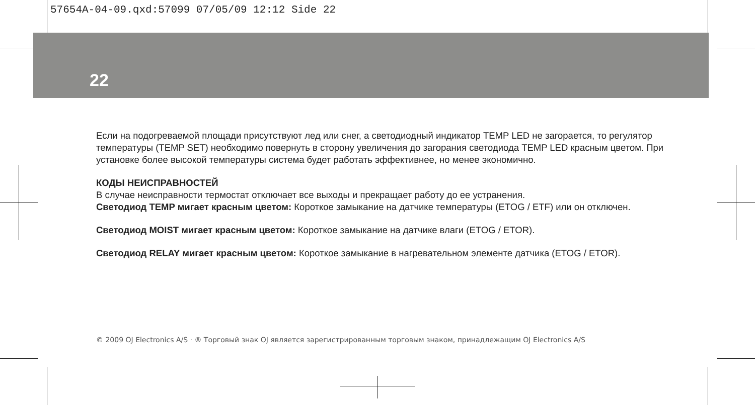57654A-04-09.qxd:57099 07/05/09 12:12 Side 22
22
Если на подогреваемой площади присутствуют лед или снег, а светодиодный индикатор TEMP LED не загорается, то регулятор температуры (TEMP SET) необходимо повернуть в сторону увеличения до загорания светодиода TEMP LED красным цветом. При установке более высокой температуры система будет работать эффективнее, но менее экономично.
КОДЫ НЕИСПРАВНОСТЕЙ
В случае неисправности термостат отключает все выходы и прекращает работу до ее устранения.
Светодиод TEMP мигает красным цветом: Короткое замыкание на датчике температуры (ETOG / ETF) или он отключен.
Светодиод MOIST мигает красным цветом: Короткое замыкание на датчике влаги (ETOG / ETOR).
Светодиод RELAY мигает красным цветом: Короткое замыкание в нагревательном элементе датчика (ETOG / ETOR).
© 2009 OJ Electronics A/S · ® Торговый знак OJ является зарегистрированным торговым знаком, принадлежащим OJ Electronics A/S